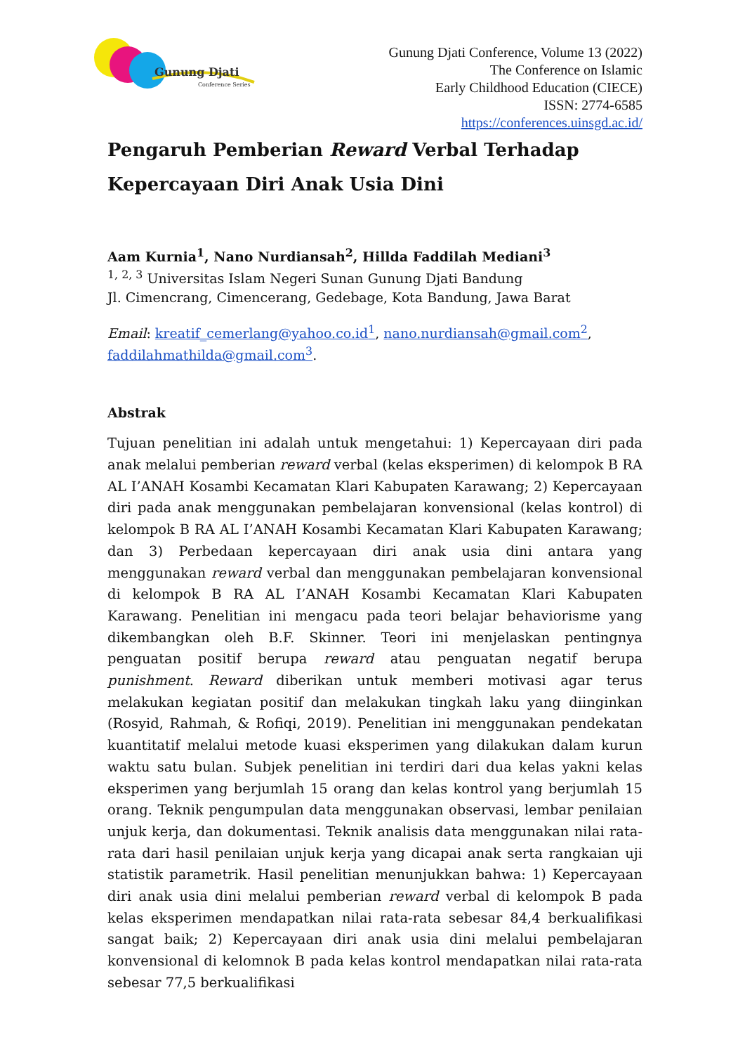Gunung Djati
Conference Series
Gunung Djati Conference, Volume 13 (2022)
The Conference on Islamic
Early Childhood Education (CIECE)
ISSN: 2774-6585
https://conferences.uinsgd.ac.id/
Pengaruh Pemberian Reward Verbal Terhadap Kepercayaan Diri Anak Usia Dini
Aam Kurnia<sup>1</sup>, Nano Nurdiansah<sup>2</sup>, Hillda Faddilah Mediani<sup>3</sup>
<sup>1, 2, 3</sup> Universitas Islam Negeri Sunan Gunung Djati Bandung
Jl. Cimencrang, Cimencerang, Gedebage, Kota Bandung, Jawa Barat
Email: kreatif_cemerlang@yahoo.co.id<sup>1</sup>, nano.nurdiansah@gmail.com<sup>2</sup>, faddilahmathilda@gmail.com<sup>3</sup>.
Abstrak
Tujuan penelitian ini adalah untuk mengetahui: 1) Kepercayaan diri pada anak melalui pemberian reward verbal (kelas eksperimen) di kelompok B RA AL I’ANAH Kosambi Kecamatan Klari Kabupaten Karawang; 2) Kepercayaan diri pada anak menggunakan pembelajaran konvensional (kelas kontrol) di kelompok B RA AL I’ANAH Kosambi Kecamatan Klari Kabupaten Karawang; dan 3) Perbedaan kepercayaan diri anak usia dini antara yang menggunakan reward verbal dan menggunakan pembelajaran konvensional di kelompok B RA AL I’ANAH Kosambi Kecamatan Klari Kabupaten Karawang. Penelitian ini mengacu pada teori belajar behaviorisme yang dikembangkan oleh B.F. Skinner. Teori ini menjelaskan pentingnya penguatan positif berupa reward atau penguatan negatif berupa punishment. Reward diberikan untuk memberi motivasi agar terus melakukan kegiatan positif dan melakukan tingkah laku yang diinginkan (Rosyid, Rahmah, & Rofiqi, 2019). Penelitian ini menggunakan pendekatan kuantitatif melalui metode kuasi eksperimen yang dilakukan dalam kurun waktu satu bulan. Subjek penelitian ini terdiri dari dua kelas yakni kelas eksperimen yang berjumlah 15 orang dan kelas kontrol yang berjumlah 15 orang. Teknik pengumpulan data menggunakan observasi, lembar penilaian unjuk kerja, dan dokumentasi. Teknik analisis data menggunakan nilai rata-rata dari hasil penilaian unjuk kerja yang dicapai anak serta rangkaian uji statistik parametrik. Hasil penelitian menunjukkan bahwa: 1) Kepercayaan diri anak usia dini melalui pemberian reward verbal di kelompok B pada kelas eksperimen mendapatkan nilai rata-rata sebesar 84,4 berkualifikasi sangat baik; 2) Kepercayaan diri anak usia dini melalui pembelajaran konvensional di kelomnok B pada kelas kontrol mendapatkan nilai rata-rata sebesar 77,5 berkualifikasi